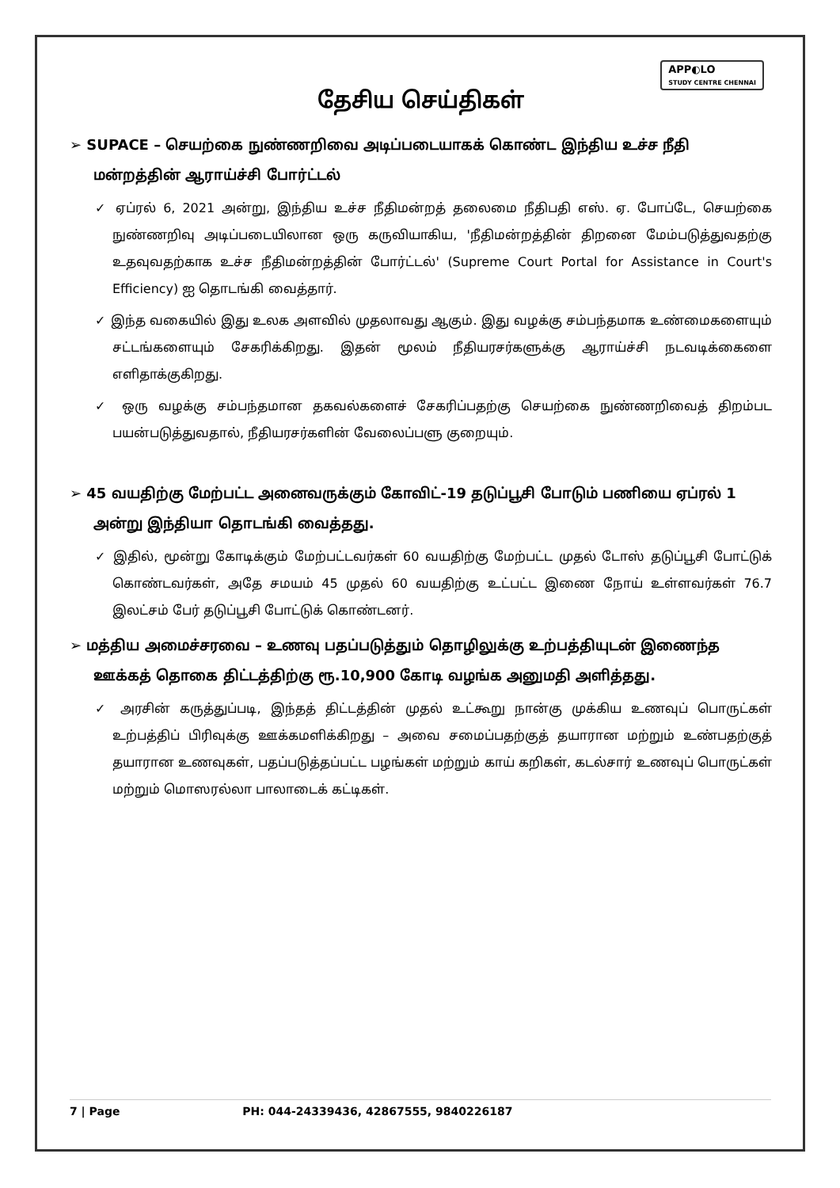APP◐LO
STUDY CENTRE CHENNAI
தேசிய செய்திகள்
➢ SUPACE – செயற்கை நுண்ணறிவை அடிப்படையாகக் கொண்ட இந்திய உச்ச நீதி மன்றத்தின் ஆராய்ச்சி போர்ட்டல்
✓ ஏப்ரல் 6, 2021 அன்று, இந்திய உச்ச நீதிமன்றத் தலைமை நீதிபதி எஸ். ஏ. போப்டே, செயற்கை நுண்ணறிவு அடிப்படையிலான ஒரு கருவியாகிய, 'நீதிமன்றத்தின் திறனை மேம்படுத்துவதற்கு உதவுவதற்காக உச்ச நீதிமன்றத்தின் போர்ட்டல்' (Supreme Court Portal for Assistance in Court's Efficiency) ஐ தொடங்கி வைத்தார்.
✓ இந்த வகையில் இது உலக அளவில் முதலாவது ஆகும். இது வழக்கு சம்பந்தமாக உண்மைகளையும் சட்டங்களையும் சேகரிக்கிறது. இதன் மூலம் நீதியரசர்களுக்கு ஆராய்ச்சி நடவடிக்கைளை எளிதாக்குகிறது.
✓ ஒரு வழக்கு சம்பந்தமான தகவல்களைச் சேகரிப்பதற்கு செயற்கை நுண்ணறிவைத் திறம்பட பயன்படுத்துவதால், நீதியரசர்களின் வேலைப்பளு குறையும்.
➢ 45 வயதிற்கு மேற்பட்ட அனைவருக்கும் கோவிட்-19 தடுப்பூசி போடும் பணியை ஏப்ரல் 1 அன்று இந்தியா தொடங்கி வைத்தது.
✓ இதில், மூன்று கோடிக்கும் மேற்பட்டவர்கள் 60 வயதிற்கு மேற்பட்ட முதல் டோஸ் தடுப்பூசி போட்டுக் கொண்டவர்கள், அதே சமயம் 45 முதல் 60 வயதிற்கு உட்பட்ட இணை நோய் உள்ளவர்கள் 76.7 இலட்சம் பேர் தடுப்பூசி போட்டுக் கொண்டனர்.
➢ மத்திய அமைச்சரவை – உணவு பதப்படுத்தும் தொழிலுக்கு உற்பத்தியுடன் இணைந்த ஊக்கத் தொகை திட்டத்திற்கு ரூ.10,900 கோடி வழங்க அனுமதி அளித்தது.
✓ அரசின் கருத்துப்படி, இந்தத் திட்டத்தின் முதல் உட்கூறு நான்கு முக்கிய உணவுப் பொருட்கள் உற்பத்திப் பிரிவுக்கு ஊக்கமளிக்கிறது – அவை சமைப்பதற்குத் தயாரான மற்றும் உண்பதற்குத் தயாரான உணவுகள், பதப்படுத்தப்பட்ட பழங்கள் மற்றும் காய் கறிகள், கடல்சார் உணவுப் பொருட்கள் மற்றும் மொஸரல்லா பாலாடைக் கட்டிகள்.
7 | Page PH: 044-24339436, 42867555, 9840226187